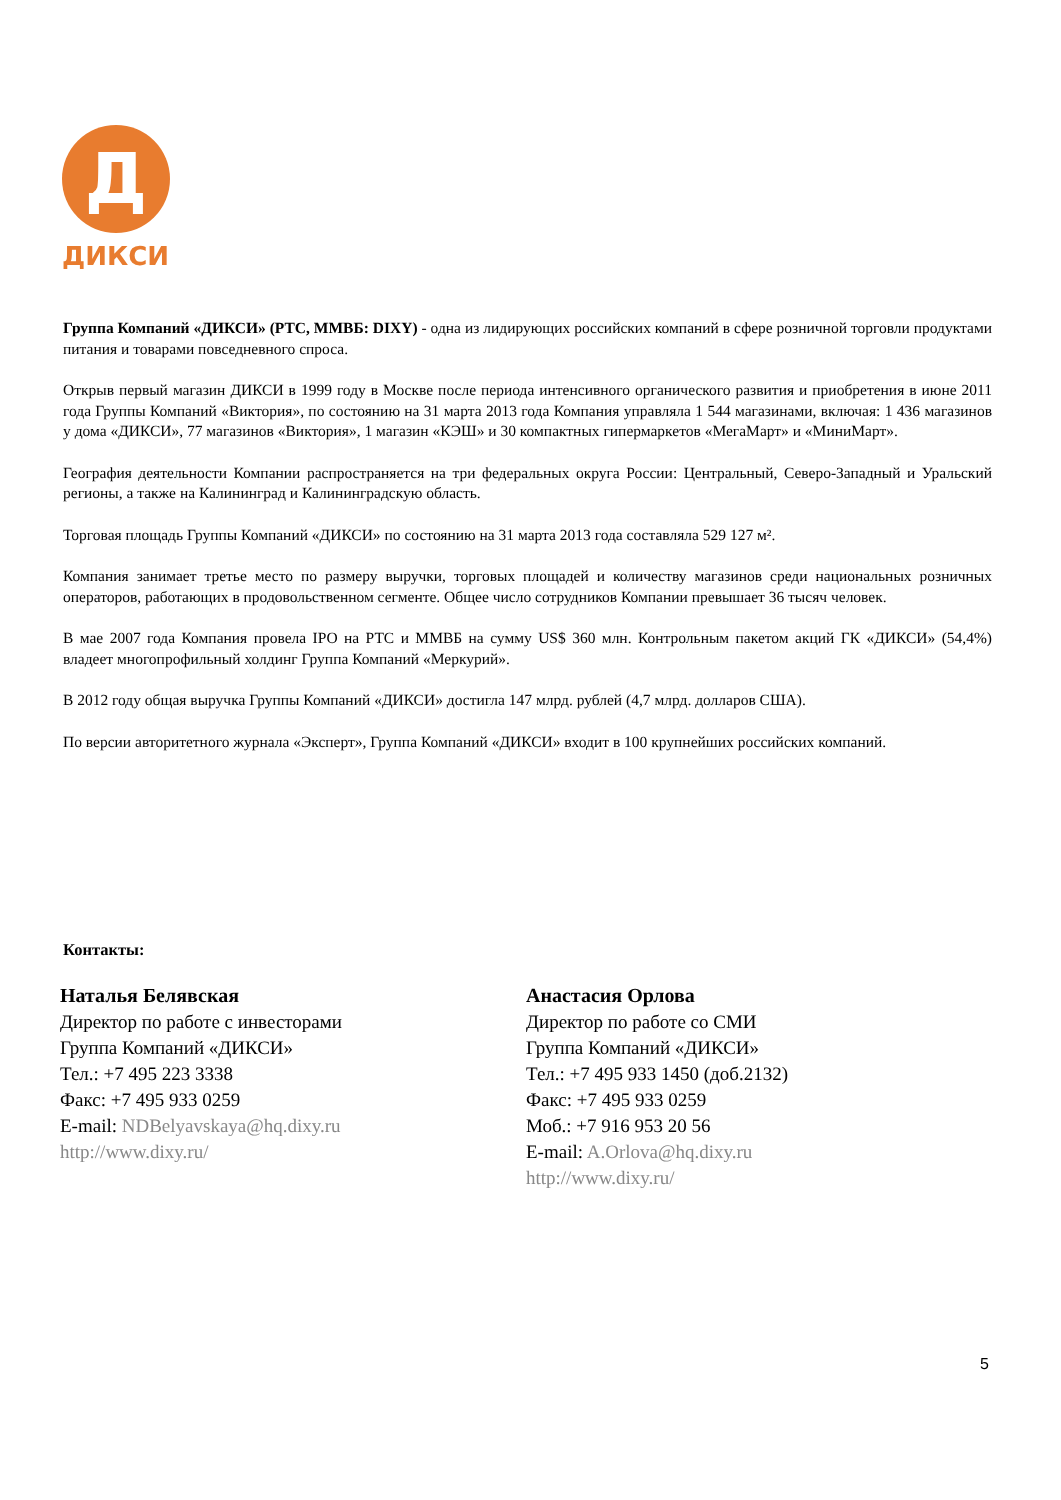Д
ДИКСИ
Группа Компаний «ДИКСИ» (РТС, ММВБ: DIXY) - одна из лидирующих российских компаний в сфере розничной торговли продуктами питания и товарами повседневного спроса.
Открыв первый магазин ДИКСИ в 1999 году в Москве после периода интенсивного органического развития и приобретения в июне 2011 года Группы Компаний «Виктория», по состоянию на 31 марта 2013 года Компания управляла 1 544 магазинами, включая: 1 436 магазинов у дома «ДИКСИ», 77 магазинов «Виктория», 1 магазин «КЭШ» и 30 компактных гипермаркетов «МегаМарт» и «МиниМарт».
География деятельности Компании распространяется на три федеральных округа России: Центральный, Северо-Западный и Уральский регионы, а также на Калининград и Калининградскую область.
Торговая площадь Группы Компаний «ДИКСИ» по состоянию на 31 марта 2013 года составляла 529 127 м².
Компания занимает третье место по размеру выручки, торговых площадей и количеству магазинов среди национальных розничных операторов, работающих в продовольственном сегменте. Общее число сотрудников Компании превышает 36 тысяч человек.
В мае 2007 года Компания провела IPO на РТС и ММВБ на сумму US$ 360 млн. Контрольным пакетом акций ГК «ДИКСИ» (54,4%) владеет многопрофильный холдинг Группа Компаний «Меркурий».
В 2012 году общая выручка Группы Компаний «ДИКСИ» достигла 147 млрд. рублей (4,7 млрд. долларов США).
По версии авторитетного журнала «Эксперт», Группа Компаний «ДИКСИ» входит в 100 крупнейших российских компаний.
Контакты:
Наталья Белявская
Директор по работе с инвесторами
Группа Компаний «ДИКСИ»
Тел.: +7 495 223 3338
Факс: +7 495 933 0259
E-mail: NDBelyavskaya@hq.dixy.ru
http://www.dixy.ru/
Анастасия Орлова
Директор по работе со СМИ
Группа Компаний «ДИКСИ»
Тел.: +7 495 933 1450 (доб.2132)
Факс: +7 495 933 0259
Моб.: +7 916 953 20 56
E-mail: A.Orlova@hq.dixy.ru
http://www.dixy.ru/
5